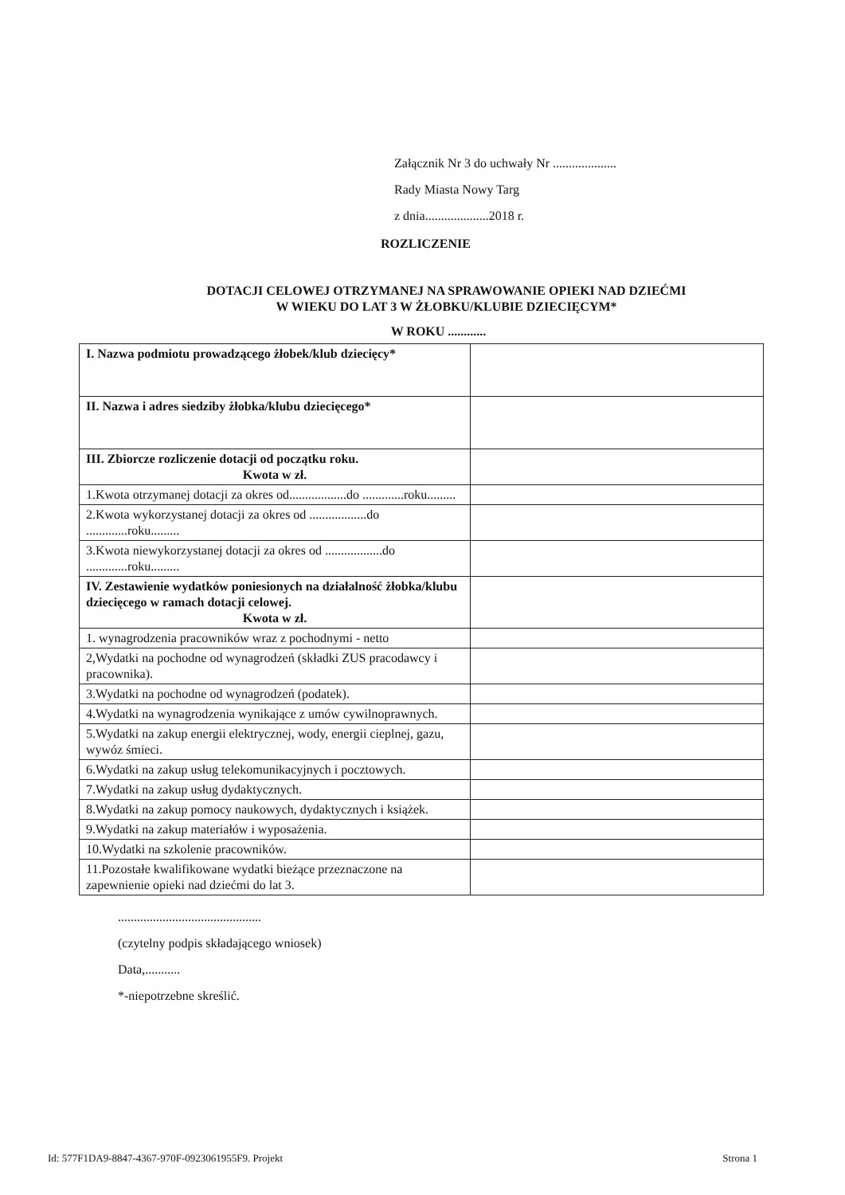Załącznik Nr 3 do uchwały Nr ....................
Rady Miasta Nowy Targ
z dnia....................2018 r.
ROZLICZENIE
DOTACJI CELOWEJ OTRZYMANEJ NA SPRAWOWANIE OPIEKI NAD DZIEĆMI
W WIEKU DO LAT 3 W ŻŁOBKU/KLUBIE DZIECIĘCYM*
W ROKU ............
| I. Nazwa podmiotu prowadzącego żłobek/klub dziecięcy* | |
| II. Nazwa i adres siedziby żłobka/klubu dziecięcego* | |
| III. Zbiorcze rozliczenie dotacji od początku roku. Kwota w zł. | |
| 1.Kwota otrzymanej dotacji za okres od..................do .............roku......... | |
| 2.Kwota wykorzystanej dotacji za okres od ..................do .............roku......... | |
| 3.Kwota niewykorzystanej dotacji za okres od ..................do .............roku......... | |
| IV. Zestawienie wydatków poniesionych na działalność żłobka/klubu dziecięcego w ramach dotacji celowej. Kwota w zł. | |
| 1. wynagrodzenia pracowników wraz z pochodnymi - netto | |
| 2,Wydatki na pochodne od wynagrodzeń (składki ZUS pracodawcy i pracownika). | |
| 3.Wydatki na pochodne od wynagrodzeń (podatek). | |
| 4.Wydatki na wynagrodzenia wynikające z umów cywilnoprawnych. | |
| 5.Wydatki na zakup energii elektrycznej, wody, energii cieplnej, gazu, wywóz śmieci. | |
| 6.Wydatki na zakup usług telekomunikacyjnych i pocztowych. | |
| 7.Wydatki na zakup usług dydaktycznych. | |
| 8.Wydatki na zakup pomocy naukowych, dydaktycznych i książek. | |
| 9.Wydatki na zakup materiałów i wyposażenia. | |
| 10.Wydatki na szkolenie pracowników. | |
| 11.Pozostałe kwalifikowane wydatki bieżące przeznaczone na zapewnienie opieki nad dziećmi do lat 3. | |
.............................................
(czytelny podpis składającego wniosek)
Data,...........
*-niepotrzebne skreślić.
Id: 577F1DA9-8847-4367-970F-0923061955F9. Projekt Strona 1